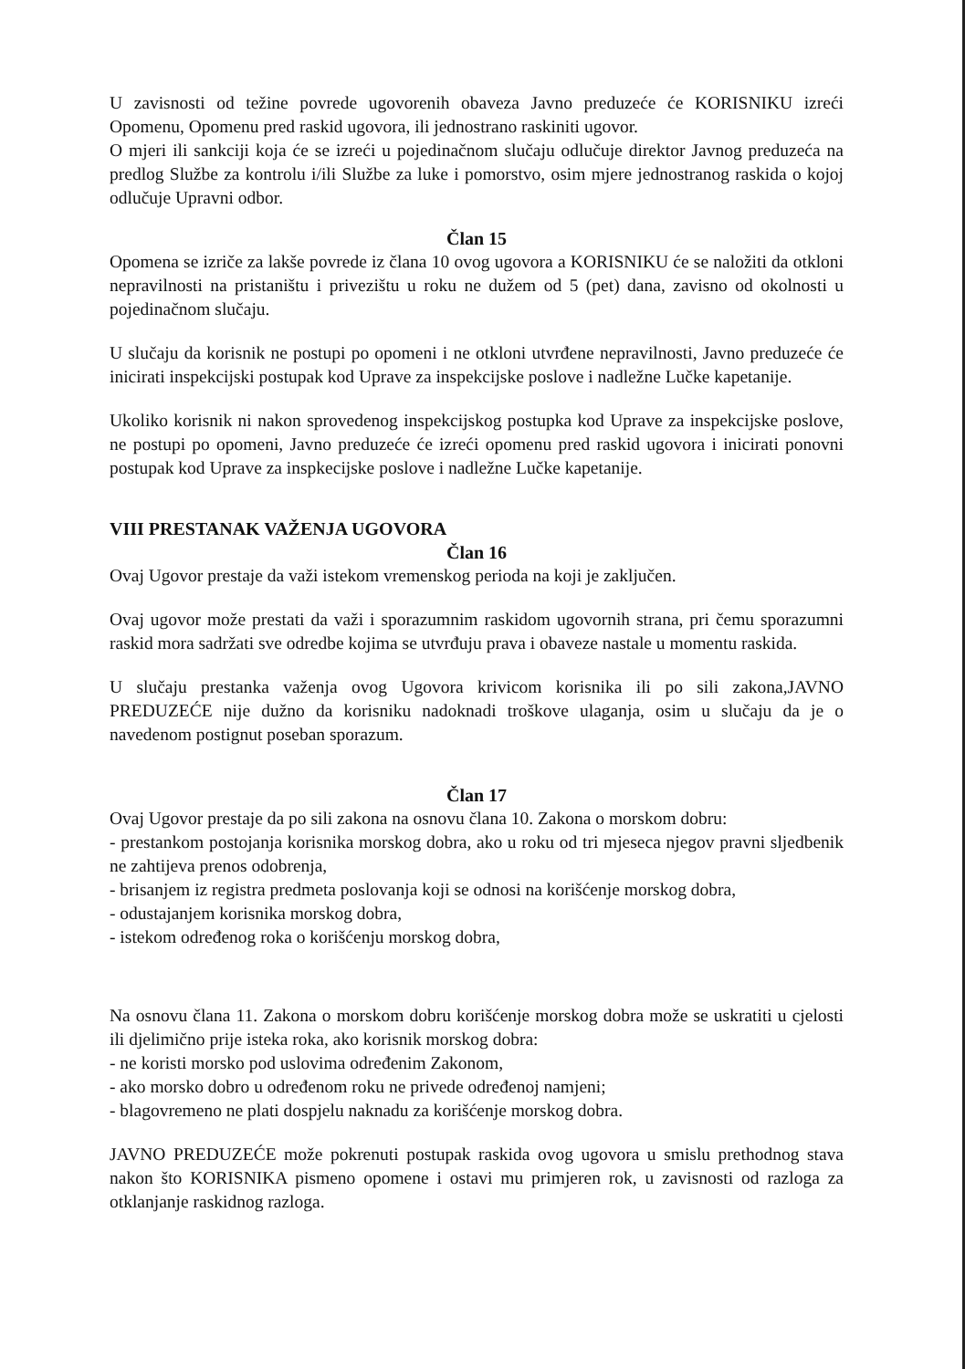U zavisnosti od težine povrede ugovorenih obaveza Javno preduzeće će KORISNIKU izreći Opomenu, Opomenu pred raskid ugovora, ili jednostrano raskiniti ugovor.
O mjeri ili sankciji koja će se izreći u pojedinačnom slučaju odlučuje direktor Javnog preduzeća na predlog Službe za kontrolu i/ili Službe za luke i pomorstvo, osim mjere jednostranog raskida o kojoj odlučuje Upravni odbor.
Član 15
Opomena se izriče za lakše povrede iz člana 10 ovog ugovora a KORISNIKU će se naložiti da otkloni nepravilnosti na pristaništu i privezištu u roku ne dužem od 5 (pet) dana, zavisno od okolnosti u pojedinačnom slučaju.
U slučaju da korisnik ne postupi po opomeni i ne otkloni utvrđene nepravilnosti, Javno preduzeće će inicirati inspekcijski postupak kod Uprave za inspekcijske poslove i nadležne Lučke kapetanije.
Ukoliko korisnik ni nakon sprovedenog inspekcijskog postupka kod Uprave za inspekcijske poslove, ne postupi po opomeni, Javno preduzeće će izreći opomenu pred raskid ugovora i inicirati ponovni postupak kod Uprave za inspkecijske poslove i nadležne Lučke kapetanije.
VIII PRESTANAK VAŽENJA UGOVORA
Član 16
Ovaj Ugovor prestaje da važi istekom vremenskog perioda na koji je zaključen.
Ovaj ugovor može prestati da važi i sporazumnim raskidom ugovornih strana, pri čemu sporazumni raskid mora sadržati sve odredbe kojima se utvrđuju prava i obaveze nastale u momentu raskida.
U slučaju prestanka važenja ovog Ugovora krivicom korisnika ili po sili zakona,JAVNO PREDUZEĆE nije dužno da korisniku nadoknadi troškove ulaganja, osim u slučaju da je o navedenom postignut poseban sporazum.
Član 17
Ovaj Ugovor prestaje da po sili zakona na osnovu člana 10. Zakona o morskom dobru:
- prestankom postojanja korisnika morskog dobra, ako u roku od tri mjeseca njegov pravni sljedbenik ne zahtijeva prenos odobrenja,
- brisanjem iz registra predmeta poslovanja koji se odnosi na korišćenje morskog dobra,
- odustajanjem korisnika morskog dobra,
- istekom određenog roka o korišćenju morskog dobra,
Na osnovu člana 11. Zakona o morskom dobru korišćenje morskog dobra može se uskratiti u cjelosti ili djelimično prije isteka roka, ako korisnik morskog dobra:
- ne koristi morsko pod uslovima određenim Zakonom,
- ako morsko dobro u određenom roku ne privede određenoj namjeni;
- blagovremeno ne plati dospjelu naknadu za korišćenje morskog dobra.
JAVNO PREDUZEĆE može pokrenuti postupak raskida ovog ugovora u smislu prethodnog stava nakon što KORISNIKA pismeno opomene i ostavi mu primjeren rok, u zavisnosti od razloga za otklanjanje raskidnog razloga.